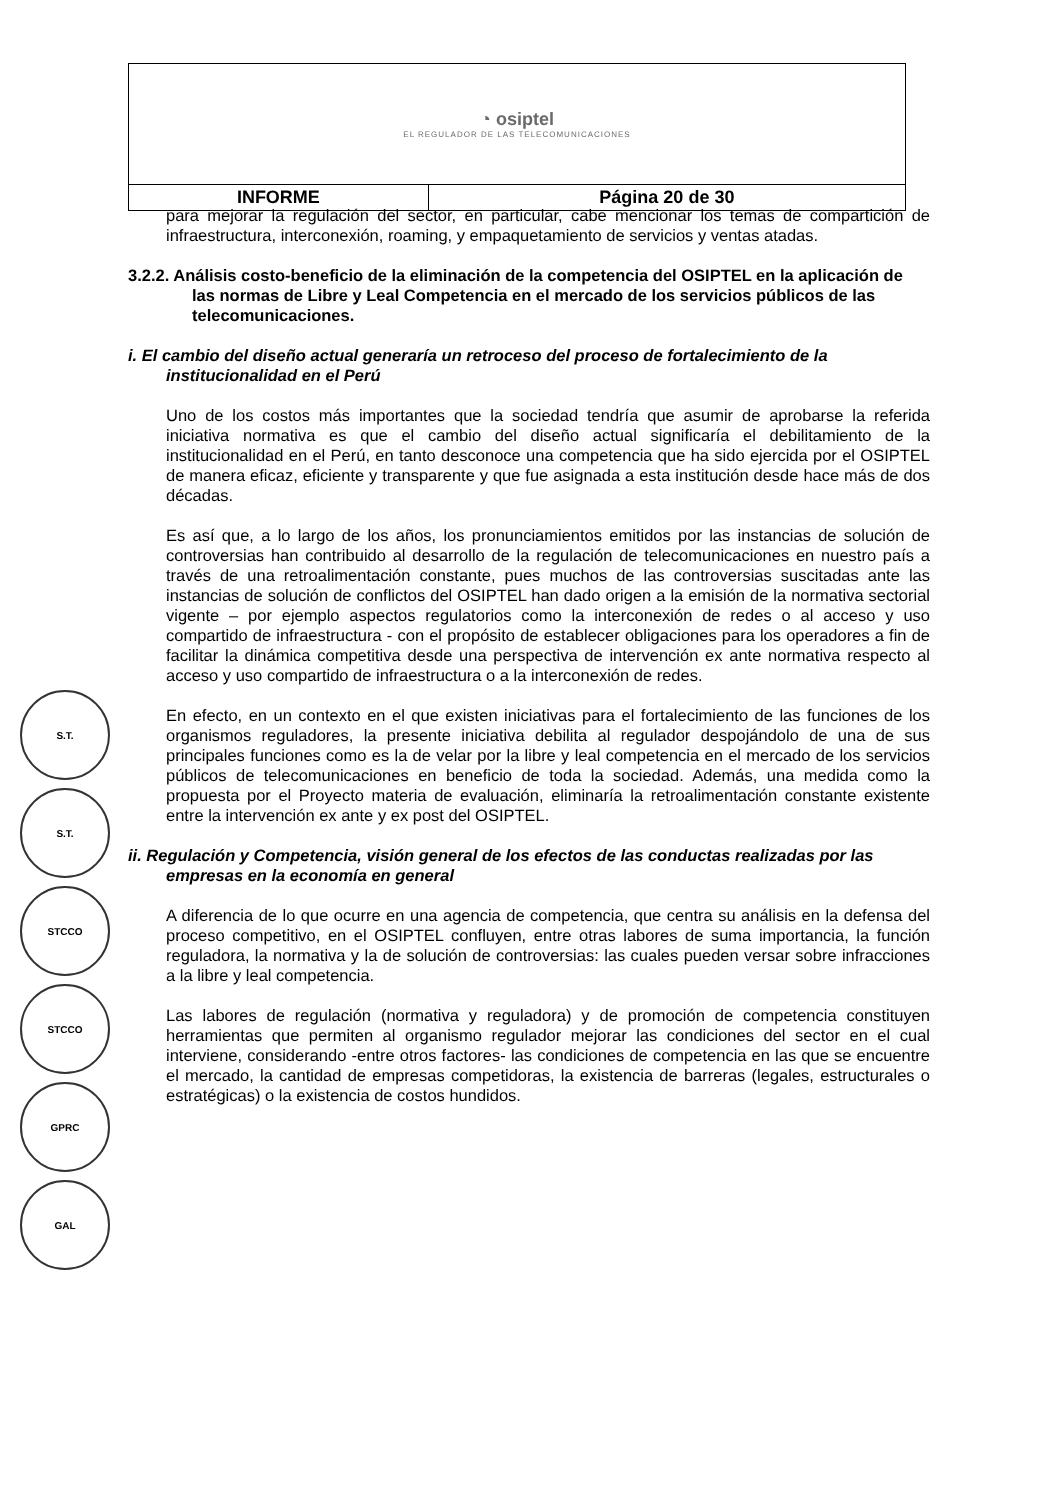| ◔ osiptel EL REGULADOR DE LAS TELECOMUNICACIONES | |
| INFORME | Página 20 de 30 |
para mejorar la regulación del sector, en particular, cabe mencionar los temas de compartición de infraestructura, interconexión, roaming, y empaquetamiento de servicios y ventas atadas.
3.2.2. Análisis costo-beneficio de la eliminación de la competencia del OSIPTEL en la aplicación de las normas de Libre y Leal Competencia en el mercado de los servicios públicos de las telecomunicaciones.
i. El cambio del diseño actual generaría un retroceso del proceso de fortalecimiento de la institucionalidad en el Perú
Uno de los costos más importantes que la sociedad tendría que asumir de aprobarse la referida iniciativa normativa es que el cambio del diseño actual significaría el debilitamiento de la institucionalidad en el Perú, en tanto desconoce una competencia que ha sido ejercida por el OSIPTEL de manera eficaz, eficiente y transparente y que fue asignada a esta institución desde hace más de dos décadas.
Es así que, a lo largo de los años, los pronunciamientos emitidos por las instancias de solución de controversias han contribuido al desarrollo de la regulación de telecomunicaciones en nuestro país a través de una retroalimentación constante, pues muchos de las controversias suscitadas ante las instancias de solución de conflictos del OSIPTEL han dado origen a la emisión de la normativa sectorial vigente – por ejemplo aspectos regulatorios como la interconexión de redes o al acceso y uso compartido de infraestructura - con el propósito de establecer obligaciones para los operadores a fin de facilitar la dinámica competitiva desde una perspectiva de intervención ex ante normativa respecto al acceso y uso compartido de infraestructura o a la interconexión de redes.
En efecto, en un contexto en el que existen iniciativas para el fortalecimiento de las funciones de los organismos reguladores, la presente iniciativa debilita al regulador despojándolo de una de sus principales funciones como es la de velar por la libre y leal competencia en el mercado de los servicios públicos de telecomunicaciones en beneficio de toda la sociedad. Además, una medida como la propuesta por el Proyecto materia de evaluación, eliminaría la retroalimentación constante existente entre la intervención ex ante y ex post del OSIPTEL.
ii. Regulación y Competencia, visión general de los efectos de las conductas realizadas por las empresas en la economía en general
A diferencia de lo que ocurre en una agencia de competencia, que centra su análisis en la defensa del proceso competitivo, en el OSIPTEL confluyen, entre otras labores de suma importancia, la función reguladora, la normativa y la de solución de controversias: las cuales pueden versar sobre infracciones a la libre y leal competencia.
Las labores de regulación (normativa y reguladora) y de promoción de competencia constituyen herramientas que permiten al organismo regulador mejorar las condiciones del sector en el cual interviene, considerando -entre otros factores- las condiciones de competencia en las que se encuentre el mercado, la cantidad de empresas competidoras, la existencia de barreras (legales, estructurales o estratégicas) o la existencia de costos hundidos.
S.T.
S.T.
STCCO
STCCO
GPRC
GAL